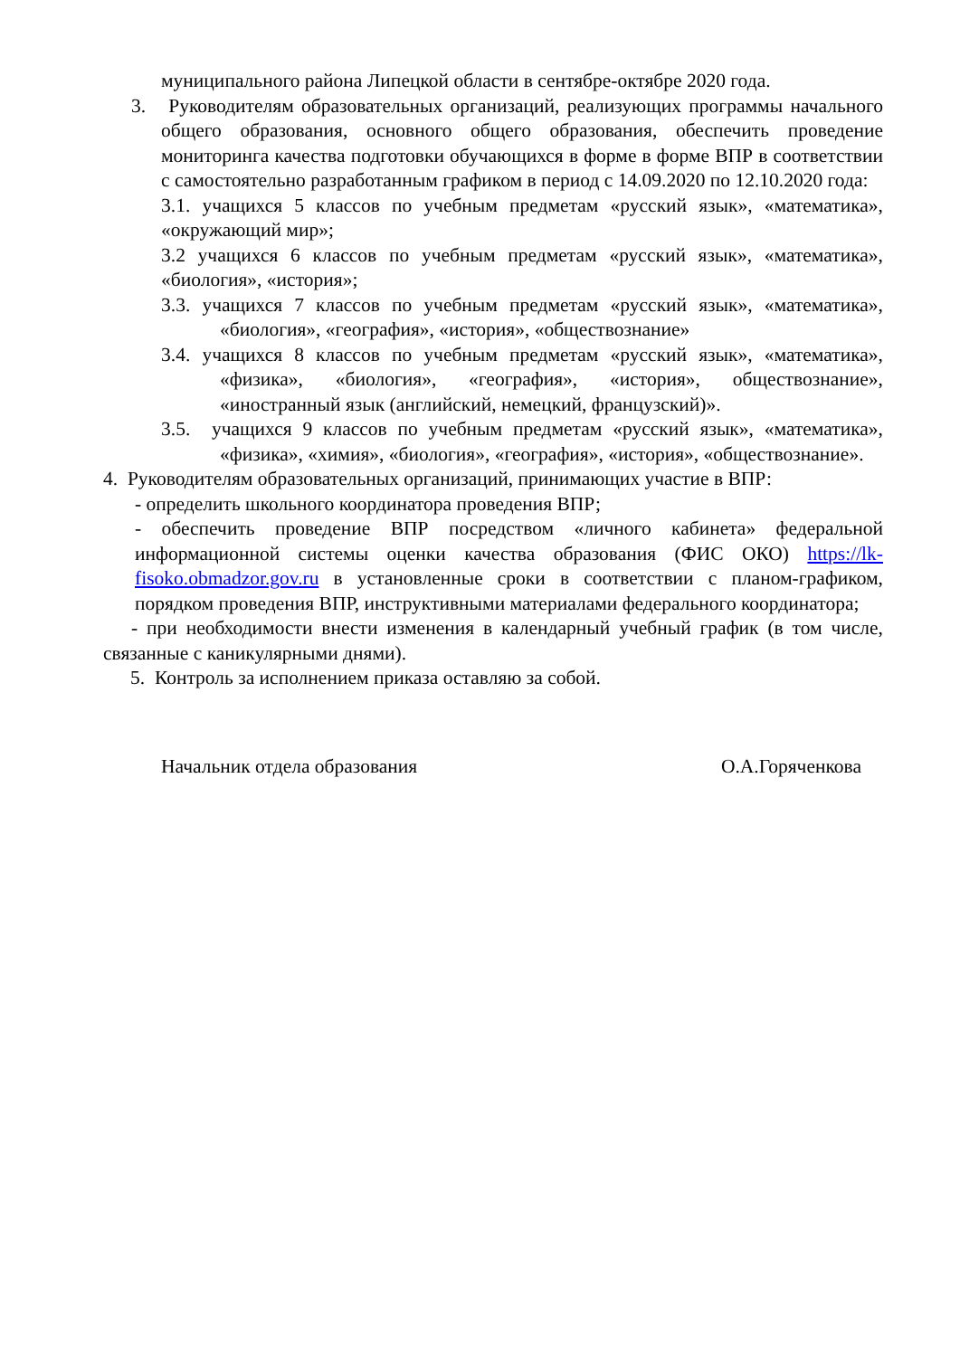муниципального района Липецкой области в сентябре-октябре 2020 года.
3. Руководителям образовательных организаций, реализующих программы начального общего образования, основного общего образования, обеспечить проведение мониторинга качества подготовки обучающихся в форме в форме ВПР в соответствии с самостоятельно разработанным графиком в период с 14.09.2020 по 12.10.2020 года:
3.1. учащихся 5 классов по учебным предметам «русский язык», «математика», «окружающий мир»;
3.2 учащихся 6 классов по учебным предметам «русский язык», «математика», «биология», «история»;
3.3. учащихся 7 классов по учебным предметам «русский язык», «математика», «биология», «география», «история», «обществознание»
3.4. учащихся 8 классов по учебным предметам «русский язык», «математика», «физика», «биология», «география», «история», обществознание», «иностранный язык (английский, немецкий, французский)».
3.5. учащихся 9 классов по учебным предметам «русский язык», «математика», «физика», «химия», «биология», «география», «история», «обществознание».
4. Руководителям образовательных организаций, принимающих участие в ВПР:
- определить школьного координатора проведения ВПР;
- обеспечить проведение ВПР посредством «личного кабинета» федеральной информационной системы оценки качества образования (ФИС ОКО) https://lk- fisoko.obmadzor.gov.ru в установленные сроки в соответствии с планом-графиком, порядком проведения ВПР, инструктивными материалами федерального координатора;
- при необходимости внести изменения в календарный учебный график (в том числе, связанные с каникулярными днями).
5. Контроль за исполнением приказа оставляю за собой.
Начальник отдела образования О.А.Горяченкова